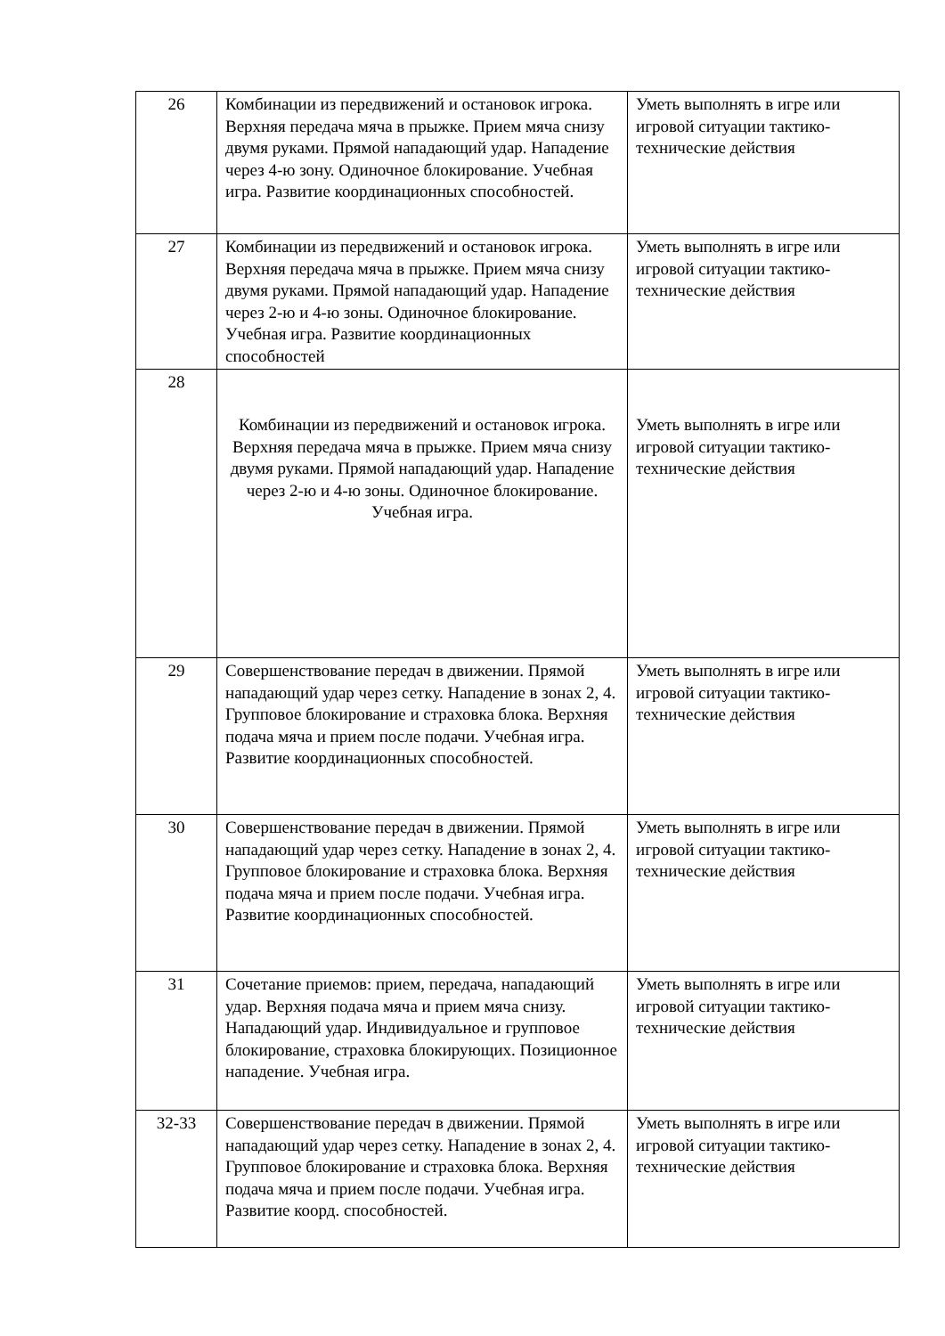| 26 | Комбинации из передвижений и остановок игрока. Верхняя передача мяча в прыжке. Прием мяча снизу двумя руками. Прямой нападающий удар. Нападение через 4-ю зону. Одиночное блокирование. Учебная игра. Развитие координационных способностей. | Уметь выполнять в игре или игровой ситуации тактико-технические действия |
| 27 | Комбинации из передвижений и остановок игрока. Верхняя передача мяча в прыжке. Прием мяча снизу двумя руками. Прямой нападающий удар. Нападение через 2-ю и 4-ю зоны. Одиночное блокирование. Учебная игра. Развитие координационных способностей | Уметь выполнять в игре или игровой ситуации тактико-технические действия |
| 28 | Комбинации из передвижений и остановок игрока. Верхняя передача мяча в прыжке. Прием мяча снизу двумя руками. Прямой нападающий удар. Нападение через 2-ю и 4-ю зоны. Одиночное блокирование. Учебная игра. | Уметь выполнять в игре или игровой ситуации тактико-технические действия |
| 29 | Совершенствование передач в движении. Прямой нападающий удар через сетку. Нападение в зонах 2, 4. Групповое блокирование и страховка блока. Верхняя подача мяча и прием после подачи. Учебная игра. Развитие координационных способностей. | Уметь выполнять в игре или игровой ситуации тактико-технические действия |
| 30 | Совершенствование передач в движении. Прямой нападающий удар через сетку. Нападение в зонах 2, 4. Групповое блокирование и страховка блока. Верхняя подача мяча и прием после подачи. Учебная игра. Развитие координационных способностей. | Уметь выполнять в игре или игровой ситуации тактико-технические действия |
| 31 | Сочетание приемов: прием, передача, нападающий удар. Верхняя подача мяча и прием мяча снизу. Нападающий удар. Индивидуальное и групповое блокирование, страховка блокирующих. Позиционное нападение. Учебная игра. | Уметь выполнять в игре или игровой ситуации тактико-технические действия |
| 32-33 | Совершенствование передач в движении. Прямой нападающий удар через сетку. Нападение в зонах 2, 4. Групповое блокирование и страховка блока. Верхняя подача мяча и прием после подачи. Учебная игра. Развитие коорд. способностей. | Уметь выполнять в игре или игровой ситуации тактико-технические действия |